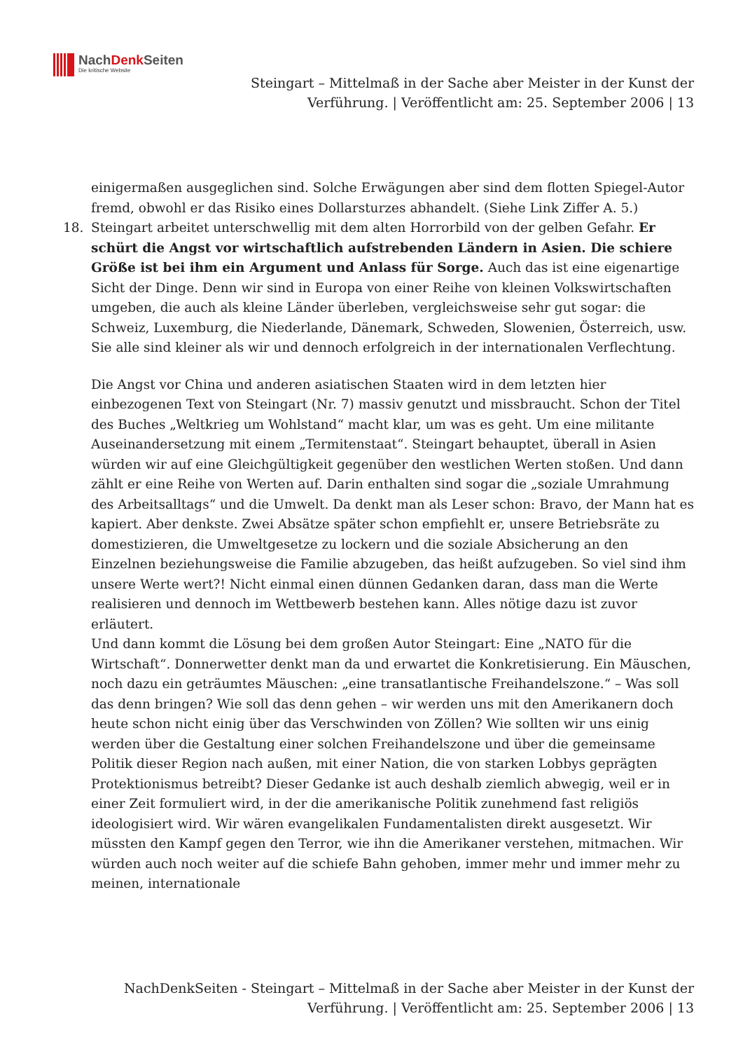NachDenk Seiten
Die kritische Website
Steingart – Mittelmaß in der Sache aber Meister in der Kunst der Verführung. | Veröffentlicht am: 25. September 2006 | 13
einigermaßen ausgeglichen sind. Solche Erwägungen aber sind dem flotten Spiegel-Autor fremd, obwohl er das Risiko eines Dollarsturzes abhandelt. (Siehe Link Ziffer A. 5.)
18.
Steingart arbeitet unterschwellig mit dem alten Horrorbild von der gelben Gefahr. Er schürt die Angst vor wirtschaftlich aufstrebenden Ländern in Asien. Die schiere Größe ist bei ihm ein Argument und Anlass für Sorge. Auch das ist eine eigenartige Sicht der Dinge. Denn wir sind in Europa von einer Reihe von kleinen Volkswirtschaften umgeben, die auch als kleine Länder überleben, vergleichsweise sehr gut sogar: die Schweiz, Luxemburg, die Niederlande, Dänemark, Schweden, Slowenien, Österreich, usw. Sie alle sind kleiner als wir und dennoch erfolgreich in der internationalen Verflechtung.
Die Angst vor China und anderen asiatischen Staaten wird in dem letzten hier einbezogenen Text von Steingart (Nr. 7) massiv genutzt und missbraucht. Schon der Titel des Buches „Weltkrieg um Wohlstand“ macht klar, um was es geht. Um eine militante Auseinandersetzung mit einem „Termitenstaat“. Steingart behauptet, überall in Asien würden wir auf eine Gleichgültigkeit gegenüber den westlichen Werten stoßen. Und dann zählt er eine Reihe von Werten auf. Darin enthalten sind sogar die „soziale Umrahmung des Arbeitsalltags“ und die Umwelt. Da denkt man als Leser schon: Bravo, der Mann hat es kapiert. Aber denkste. Zwei Absätze später schon empfiehlt er, unsere Betriebsräte zu domestizieren, die Umweltgesetze zu lockern und die soziale Absicherung an den Einzelnen beziehungsweise die Familie abzugeben, das heißt aufzugeben. So viel sind ihm unsere Werte wert?! Nicht einmal einen dünnen Gedanken daran, dass man die Werte realisieren und dennoch im Wettbewerb bestehen kann. Alles nötige dazu ist zuvor erläutert.
Und dann kommt die Lösung bei dem großen Autor Steingart: Eine „NATO für die Wirtschaft“. Donnerwetter denkt man da und erwartet die Konkretisierung. Ein Mäuschen, noch dazu ein geträumtes Mäuschen: „eine transatlantische Freihandelszone.“ – Was soll das denn bringen? Wie soll das denn gehen – wir werden uns mit den Amerikanern doch heute schon nicht einig über das Verschwinden von Zöllen? Wie sollten wir uns einig werden über die Gestaltung einer solchen Freihandelszone und über die gemeinsame Politik dieser Region nach außen, mit einer Nation, die von starken Lobbys geprägten Protektionismus betreibt? Dieser Gedanke ist auch deshalb ziemlich abwegig, weil er in einer Zeit formuliert wird, in der die amerikanische Politik zunehmend fast religiös ideologisiert wird. Wir wären evangelikalen Fundamentalisten direkt ausgesetzt. Wir müssten den Kampf gegen den Terror, wie ihn die Amerikaner verstehen, mitmachen. Wir würden auch noch weiter auf die schiefe Bahn gehoben, immer mehr und immer mehr zu meinen, internationale
NachDenkSeiten - Steingart – Mittelmaß in der Sache aber Meister in der Kunst der Verführung. | Veröffentlicht am: 25. September 2006 | 13